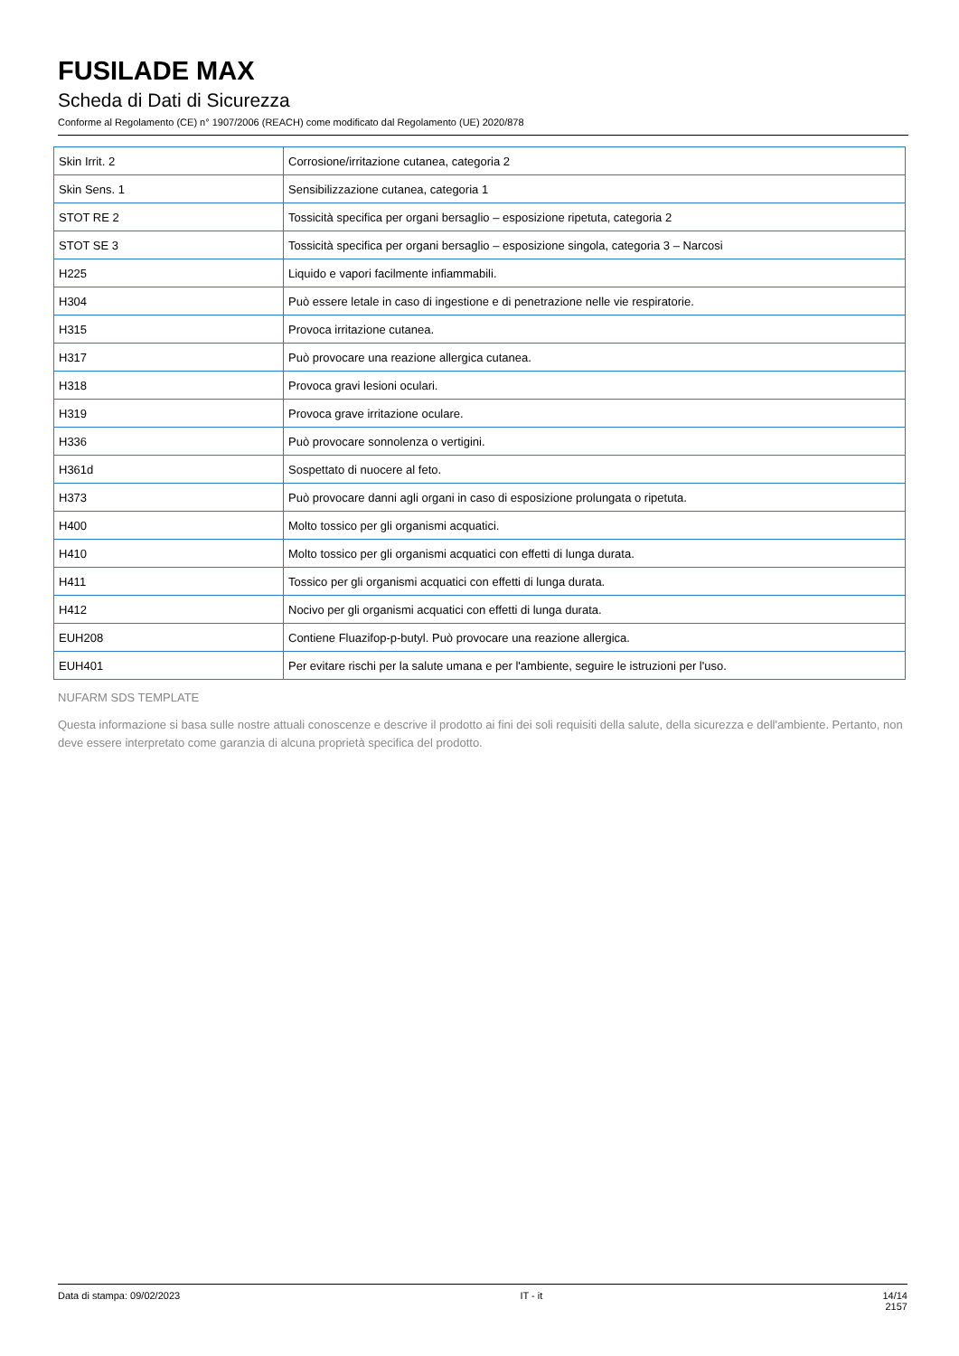FUSILADE MAX
Scheda di Dati di Sicurezza
Conforme al Regolamento (CE) n° 1907/2006 (REACH) come modificato dal Regolamento (UE) 2020/878
| Skin Irrit. 2 | Corrosione/irritazione cutanea, categoria 2 |
| Skin Sens. 1 | Sensibilizzazione cutanea, categoria 1 |
| STOT RE 2 | Tossicità specifica per organi bersaglio – esposizione ripetuta, categoria 2 |
| STOT SE 3 | Tossicità specifica per organi bersaglio – esposizione singola, categoria 3 – Narcosi |
| H225 | Liquido e vapori facilmente infiammabili. |
| H304 | Può essere letale in caso di ingestione e di penetrazione nelle vie respiratorie. |
| H315 | Provoca irritazione cutanea. |
| H317 | Può provocare una reazione allergica cutanea. |
| H318 | Provoca gravi lesioni oculari. |
| H319 | Provoca grave irritazione oculare. |
| H336 | Può provocare sonnolenza o vertigini. |
| H361d | Sospettato di nuocere al feto. |
| H373 | Può provocare danni agli organi in caso di esposizione prolungata o ripetuta. |
| H400 | Molto tossico per gli organismi acquatici. |
| H410 | Molto tossico per gli organismi acquatici con effetti di lunga durata. |
| H411 | Tossico per gli organismi acquatici con effetti di lunga durata. |
| H412 | Nocivo per gli organismi acquatici con effetti di lunga durata. |
| EUH208 | Contiene Fluazifop-p-butyl. Può provocare una reazione allergica. |
| EUH401 | Per evitare rischi per la salute umana e per l'ambiente, seguire le istruzioni per l'uso. |
NUFARM SDS TEMPLATE
Questa informazione si basa sulle nostre attuali conoscenze e descrive il prodotto ai fini dei soli requisiti della salute, della sicurezza e dell'ambiente. Pertanto, non deve essere interpretato come garanzia di alcuna proprietà specifica del prodotto.
Data di stampa: 09/02/2023 IT - it 14/14
2157